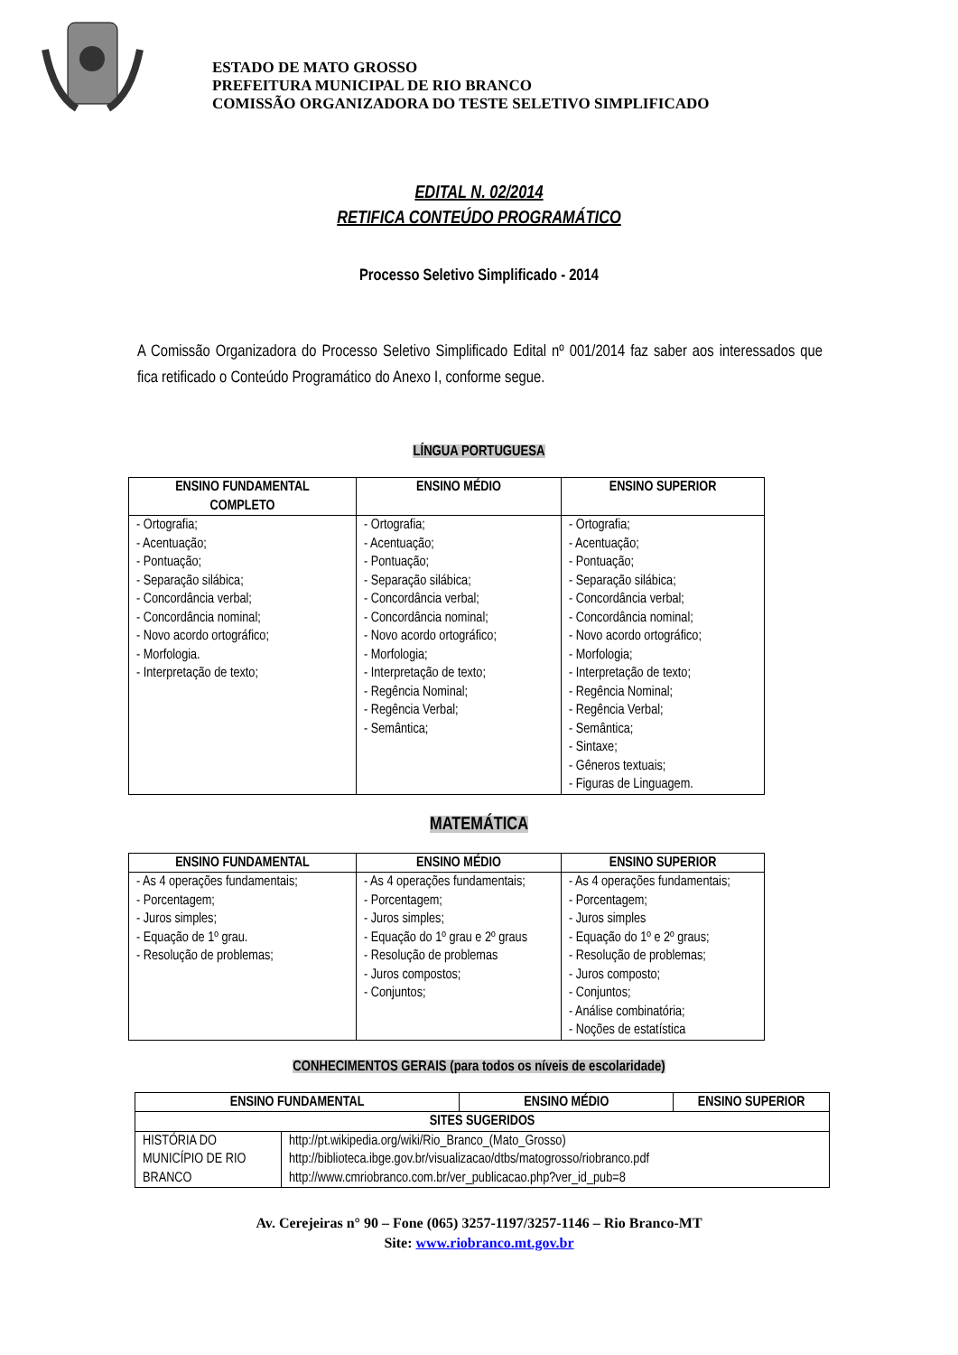ESTADO DE MATO GROSSO
PREFEITURA MUNICIPAL DE RIO BRANCO
COMISSÃO ORGANIZADORA DO TESTE SELETIVO SIMPLIFICADO
EDITAL N. 02/2014
RETIFICA CONTEÚDO PROGRAMÁTICO
Processo Seletivo Simplificado - 2014
A Comissão Organizadora do Processo Seletivo Simplificado Edital nº 001/2014 faz saber aos interessados que fica retificado o Conteúdo Programático do Anexo I, conforme segue.
LÍNGUA PORTUGUESA
| ENSINO FUNDAMENTAL COMPLETO | ENSINO MÉDIO | ENSINO SUPERIOR |
| --- | --- | --- |
| - Ortografia; - Acentuação; - Pontuação; - Separação silábica; - Concordância verbal; - Concordância nominal; - Novo acordo ortográfico; - Morfologia. - Interpretação de texto; | - Ortografia; - Acentuação; - Pontuação; - Separação silábica; - Concordância verbal; - Concordância nominal; - Novo acordo ortográfico; - Morfologia; - Interpretação de texto; - Regência Nominal; - Regência Verbal; - Semântica; | - Ortografia; - Acentuação; - Pontuação; - Separação silábica; - Concordância verbal; - Concordância nominal; - Novo acordo ortográfico; - Morfologia; - Interpretação de texto; - Regência Nominal; - Regência Verbal; - Semântica; - Sintaxe; - Gêneros textuais; - Figuras de Linguagem. |
MATEMÁTICA
| ENSINO FUNDAMENTAL | ENSINO MÉDIO | ENSINO SUPERIOR |
| --- | --- | --- |
| - As 4 operações fundamentais; - Porcentagem; - Juros simples; - Equação de 1º grau. - Resolução de problemas; | - As 4 operações fundamentais; - Porcentagem; - Juros simples; - Equação do 1º grau e 2º graus - Resolução de problemas - Juros compostos; - Conjuntos; | - As 4 operações fundamentais; - Porcentagem; - Juros simples - Equação do 1º e 2º graus; - Resolução de problemas; - Juros composto; - Conjuntos; - Análise combinatória; - Noções de estatística |
CONHECIMENTOS GERAIS (para todos os níveis de escolaridade)
| ENSINO FUNDAMENTAL | | ENSINO MÉDIO | ENSINO SUPERIOR |
| --- | --- | --- | --- |
| SITES SUGERIDOS | | | |
| HISTÓRIA DO MUNICÍPIO DE RIO BRANCO | http://pt.wikipedia.org/wiki/Rio_Branco_(Mato_Grosso) http://biblioteca.ibge.gov.br/visualizacao/dtbs/matogrosso/riobranco.pdf http://www.cmriobranco.com.br/ver_publicacao.php?ver_id_pub=8 | | |
Av. Cerejeiras n° 90 – Fone (065) 3257-1197/3257-1146 – Rio Branco-MT
Site: www.riobranco.mt.gov.br